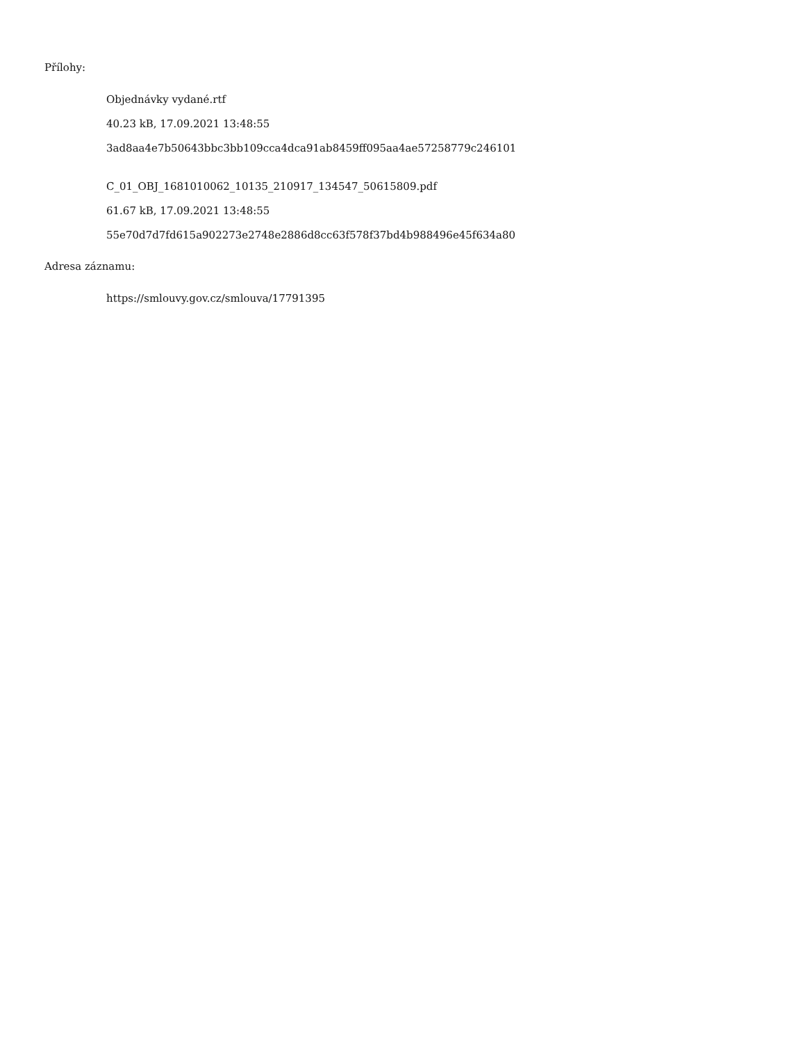Přílohy:
Objednávky vydané.rtf
40.23 kB, 17.09.2021 13:48:55
3ad8aa4e7b50643bbc3bb109cca4dca91ab8459ff095aa4ae57258779c246101
C_01_OBJ_1681010062_10135_210917_134547_50615809.pdf
61.67 kB, 17.09.2021 13:48:55
55e70d7d7fd615a902273e2748e2886d8cc63f578f37bd4b988496e45f634a80
Adresa záznamu:
https://smlouvy.gov.cz/smlouva/17791395